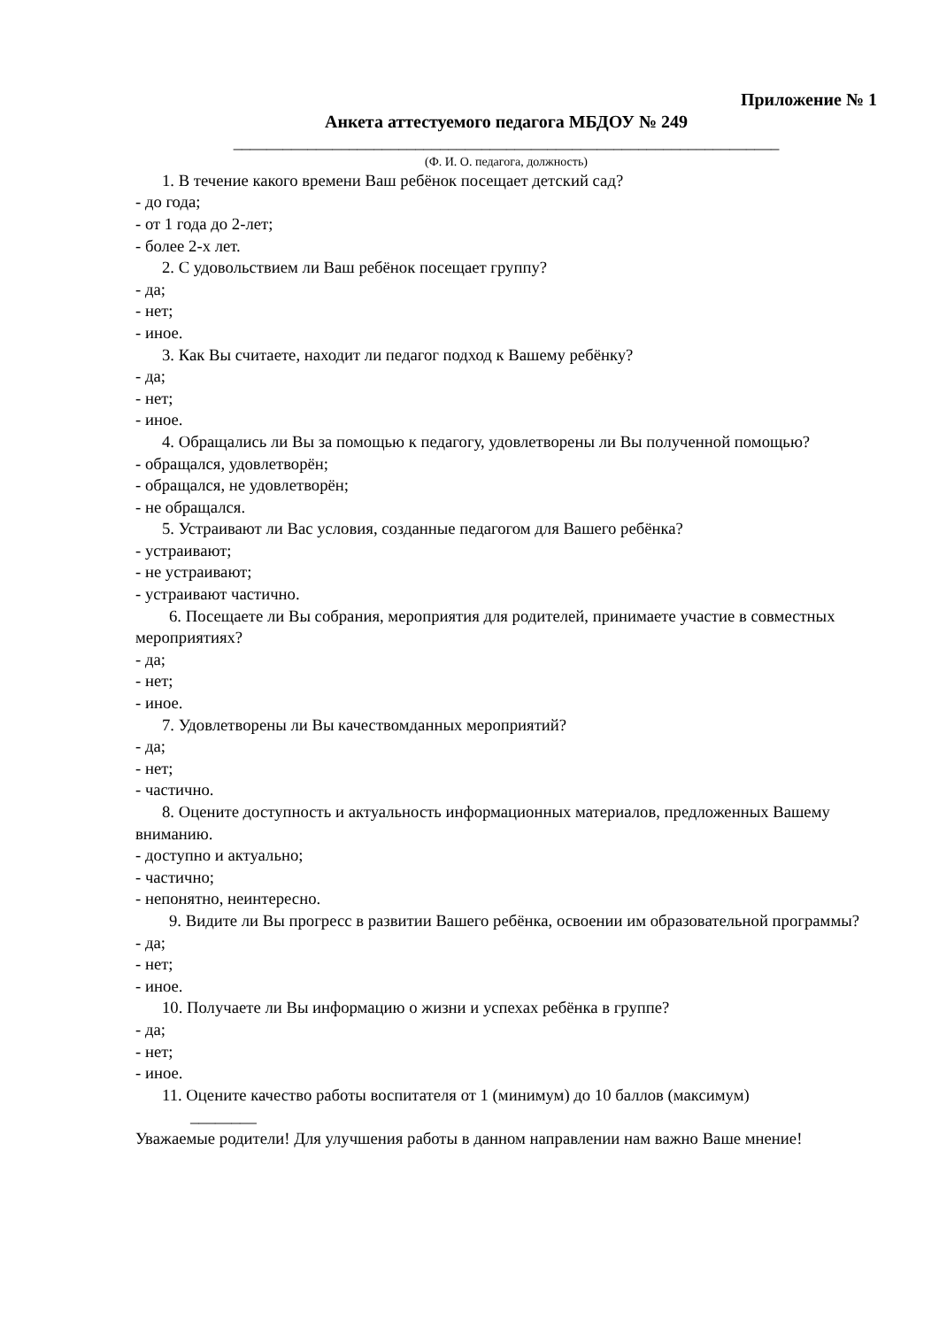Приложение № 1
Анкета аттестуемого педагога МБДОУ № 249
__________________________________________________________________
(Ф. И. О. педагога, должность)
1. В течение какого времени Ваш ребёнок посещает детский сад?
- до года;
- от 1 года до 2-лет;
- более 2-х лет.
2. С удовольствием ли Ваш ребёнок посещает группу?
- да;
- нет;
- иное.
3. Как Вы считаете, находит ли педагог подход к Вашему ребёнку?
- да;
- нет;
- иное.
4. Обращались ли Вы за помощью к педагогу, удовлетворены ли Вы полученной помощью?
- обращался, удовлетворён;
- обращался, не удовлетворён;
- не обращался.
5. Устраивают ли Вас условия, созданные педагогом для Вашего ребёнка?
- устраивают;
- не устраивают;
- устраивают частично.
6. Посещаете ли Вы собрания, мероприятия для родителей, принимаете участие в совместных мероприятиях?
- да;
- нет;
- иное.
7. Удовлетворены ли Вы качествомданных мероприятий?
- да;
- нет;
- частично.
8. Оцените доступность и актуальность информационных материалов, предложенных Вашему вниманию.
- доступно и актуально;
- частично;
- непонятно, неинтересно.
9. Видите ли Вы прогресс в развитии Вашего ребёнка, освоении им образовательной программы?
- да;
- нет;
- иное.
10. Получаете ли Вы информацию о жизни и успехах ребёнка в группе?
- да;
- нет;
- иное.
11. Оцените качество работы воспитателя от 1 (минимум) до 10 баллов (максимум)
________
Уважаемые родители! Для улучшения работы в данном направлении нам важно Ваше мнение!